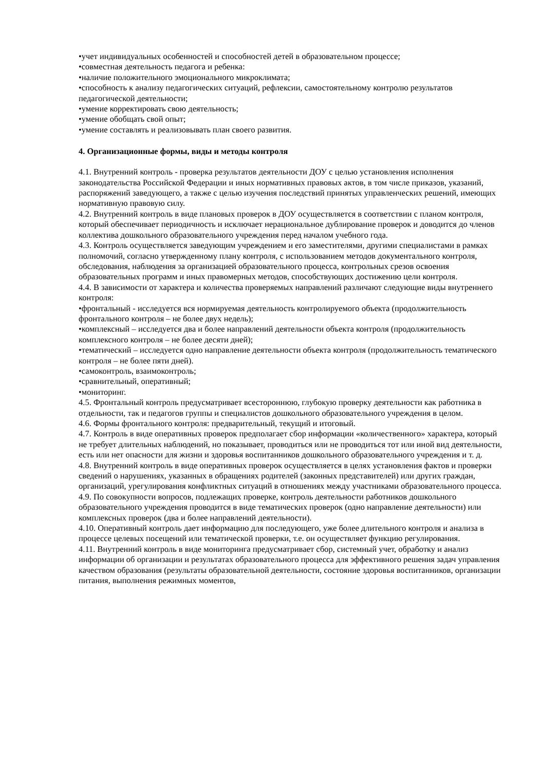•учет индивидуальных особенностей и способностей детей в образовательном процессе;
•совместная деятельность педагога и ребенка:
•наличие положительного эмоционального микроклимата;
•способность к анализу педагогических ситуаций, рефлексии, самостоятельному контролю результатов педагогической деятельности;
•умение корректировать свою деятельность;
•умение обобщать свой опыт;
•умение составлять и реализовывать план своего развития.
4. Организационные формы, виды и методы контроля
4.1. Внутренний контроль - проверка результатов деятельности ДОУ с целью установления исполнения законодательства Российской Федерации и иных нормативных правовых актов, в том числе приказов, указаний, распоряжений заведующего, а также с целью изучения последствий принятых управленческих решений, имеющих нормативную правовую силу.
4.2. Внутренний контроль в виде плановых проверок в ДОУ осуществляется в соответствии с планом контроля, который обеспечивает периодичность и исключает нерациональное дублирование проверок и доводится до членов коллектива дошкольного образовательного учреждения перед началом учебного года.
4.3. Контроль осуществляется заведующим учреждением и его заместителями, другими специалистами в рамках полномочий, согласно утвержденному плану контроля, с использованием методов документального контроля, обследования, наблюдения за организацией образовательного процесса, контрольных срезов освоения образовательных программ и иных правомерных методов, способствующих достижению цели контроля.
4.4. В зависимости от характера и количества проверяемых направлений различают следующие виды внутреннего контроля:
•фронтальный - исследуется вся нормируемая деятельность контролируемого объекта (продолжительность фронтального контроля – не более двух недель);
•комплексный – исследуется два и более направлений деятельности объекта контроля (продолжительность комплексного контроля – не более десяти дней);
•тематический – исследуется одно направление деятельности объекта контроля (продолжительность тематического контроля – не более пяти дней).
•самоконтроль, взаимоконтроль;
•сравнительный, оперативный;
•мониторинг.
4.5. Фронтальный контроль предусматривает всестороннюю, глубокую проверку деятельности как работника в отдельности, так и педагогов группы и специалистов дошкольного образовательного учреждения в целом.
4.6. Формы фронтального контроля: предварительный, текущий и итоговый.
4.7. Контроль в виде оперативных проверок предполагает сбор информации «количественного» характера, который не требует длительных наблюдений, но показывает, проводиться или не проводиться тот или иной вид деятельности, есть или нет опасности для жизни и здоровья воспитанников дошкольного образовательного учреждения и т. д.
4.8. Внутренний контроль в виде оперативных проверок осуществляется в целях установления фактов и проверки сведений о нарушениях, указанных в обращениях родителей (законных представителей) или других граждан, организаций, урегулирования конфликтных ситуаций в отношениях между участниками образовательного процесса.
4.9. По совокупности вопросов, подлежащих проверке, контроль деятельности работников дошкольного образовательного учреждения проводится в виде тематических проверок (одно направление деятельности) или комплексных проверок (два и более направлений деятельности).
4.10. Оперативный контроль дает информацию для последующего, уже более длительного контроля и анализа в процессе целевых посещений или тематической проверки, т.е. он осуществляет функцию регулирования.
4.11. Внутренний контроль в виде мониторинга предусматривает сбор, системный учет, обработку и анализ информации об организации и результатах образовательного процесса для эффективного решения задач управления качеством образования (результаты образовательной деятельности, состояние здоровья воспитанников, организации питания, выполнения режимных моментов,